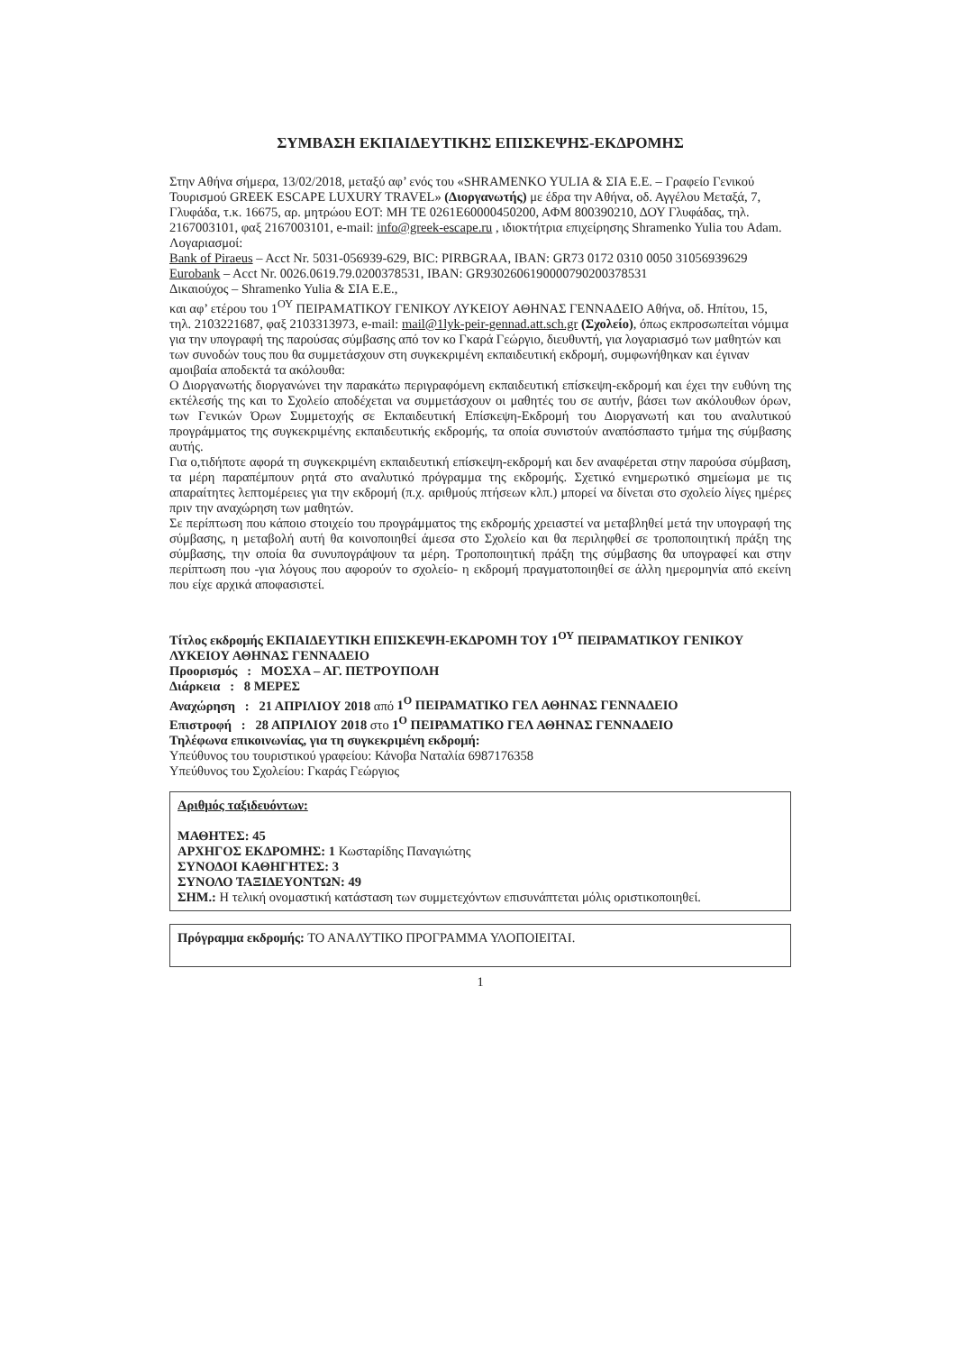ΣΥΜΒΑΣΗ ΕΚΠΑΙΔΕΥΤΙΚΗΣ ΕΠΙΣΚΕΨΗΣ-ΕΚΔΡΟΜΗΣ
Στην Αθήνα σήμερα, 13/02/2018, μεταξύ αφ’ ενός του «SHRAMENKO YULIA & ΣΙΑ Ε.Ε. – Γραφείο Γενικού Τουρισμού GREEK ESCAPE LUXURY TRAVEL» (Διοργανωτής) με έδρα την Αθήνα, οδ. Αγγέλου Μεταξά, 7, Γλυφάδα, τ.κ. 16675, αρ. μητρώου ΕΟΤ: ΜΗ ΤΕ 0261Ε60000450200, ΑΦΜ 800390210, ΔΟΥ Γλυφάδας, τηλ. 2167003101, φαξ 2167003101, e-mail: info@greek-escape.ru , ιδιοκτήτρια επιχείρησης Shramenko Yulia του Adam.
Λογαριασμοί:
Bank of Piraeus – Acct Nr. 5031-056939-629, BIC: PIRBGRAA, IBAN: GR73 0172 0310 0050 31056939629
Eurobank – Acct Nr. 0026.0619.79.0200378531, IBAN: GR9302606190000790200378531
Δικαιούχος – Shramenko Yulia & ΣΙΑ Ε.Ε.,
και αφ’ ετέρου του 1<sup>ΟΥ</sup> ΠΕΙΡΑΜΑΤΙΚΟΥ ΓΕΝΙΚΟΥ ΛΥΚΕΙΟΥ ΑΘΗΝΑΣ ΓΕΝΝΑΔΕΙΟ Αθήνα, οδ. Ηπίτου, 15, τηλ. 2103221687, φαξ 2103313973, e-mail: mail@1lyk-peir-gennad.att.sch.gr (Σχολείο), όπως εκπροσωπείται νόμιμα για την υπογραφή της παρούσας σύμβασης από τον κο Γκαρά Γεώργιο, διευθυντή, για λογαριασμό των μαθητών και των συνοδών τους που θα συμμετάσχουν στη συγκεκριμένη εκπαιδευτική εκδρομή, συμφωνήθηκαν και έγιναν αμοιβαία αποδεκτά τα ακόλουθα:
Ο Διοργανωτής διοργανώνει την παρακάτω περιγραφόμενη εκπαιδευτική επίσκεψη-εκδρομή και έχει την ευθύνη της εκτέλεσής της και το Σχολείο αποδέχεται να συμμετάσχουν οι μαθητές του σε αυτήν, βάσει των ακόλουθων όρων, των Γενικών Όρων Συμμετοχής σε Εκπαιδευτική Επίσκεψη-Εκδρομή του Διοργανωτή και του αναλυτικού προγράμματος της συγκεκριμένης εκπαιδευτικής εκδρομής, τα οποία συνιστούν αναπόσπαστο τμήμα της σύμβασης αυτής.
Για ο,τιδήποτε αφορά τη συγκεκριμένη εκπαιδευτική επίσκεψη-εκδρομή και δεν αναφέρεται στην παρούσα σύμβαση, τα μέρη παραπέμπουν ρητά στο αναλυτικό πρόγραμμα της εκδρομής. Σχετικό ενημερωτικό σημείωμα με τις απαραίτητες λεπτομέρειες για την εκδρομή (π.χ. αριθμούς πτήσεων κλπ.) μπορεί να δίνεται στο σχολείο λίγες ημέρες πριν την αναχώρηση των μαθητών.
Σε περίπτωση που κάποιο στοιχείο του προγράμματος της εκδρομής χρειαστεί να μεταβληθεί μετά την υπογραφή της σύμβασης, η μεταβολή αυτή θα κοινοποιηθεί άμεσα στο Σχολείο και θα περιληφθεί σε τροποποιητική πράξη της σύμβασης, την οποία θα συνυπογράψουν τα μέρη. Τροποποιητική πράξη της σύμβασης θα υπογραφεί και στην περίπτωση που -για λόγους που αφορούν το σχολείο- η εκδρομή πραγματοποιηθεί σε άλλη ημερομηνία από εκείνη που είχε αρχικά αποφασιστεί.
Τίτλος εκδρομής ΕΚΠΑΙΔΕΥΤΙΚΗ ΕΠΙΣΚΕΨΗ-ΕΚΔΡΟΜΗ ΤΟΥ 1<sup>ΟΥ</sup> ΠΕΙΡΑΜΑΤΙΚΟΥ ΓΕΝΙΚΟΥ ΛΥΚΕΙΟΥ ΑΘΗΝΑΣ ΓΕΝΝΑΔΕΙΟ
Προορισμός : ΜΟΣΧΑ – ΑΓ. ΠΕΤΡΟΥΠΟΛΗ
Διάρκεια : 8 ΜΕΡΕΣ
Αναχώρηση : 21 ΑΠΡΙΛΙΟΥ 2018 από 1<sup>Ο</sup> ΠΕΙΡΑΜΑΤΙΚΟ ΓΕΛ ΑΘΗΝΑΣ ΓΕΝΝΑΔΕΙΟ
Επιστροφή : 28 ΑΠΡΙΛΙΟΥ 2018 στο 1<sup>Ο</sup> ΠΕΙΡΑΜΑΤΙΚΟ ΓΕΛ ΑΘΗΝΑΣ ΓΕΝΝΑΔΕΙΟ
Τηλέφωνα επικοινωνίας, για τη συγκεκριμένη εκδρομή:
Υπεύθυνος του τουριστικού γραφείου: Κάνοβα Ναταλία 6987176358
Υπεύθυνος του Σχολείου: Γκαράς Γεώργιος
Αριθμός ταξιδευόντων:
ΜΑΘΗΤΕΣ: 45
ΑΡΧΗΓΟΣ ΕΚΔΡΟΜΗΣ: 1 Κωσταρίδης Παναγιώτης
ΣΥΝΟΔΟΙ ΚΑΘΗΓΗΤΕΣ: 3
ΣΥΝΟΛΟ ΤΑΞΙΔΕΥΟΝΤΩΝ: 49
ΣΗΜ.: Η τελική ονομαστική κατάσταση των συμμετεχόντων επισυνάπτεται μόλις οριστικοποιηθεί.
Πρόγραμμα εκδρομής: ΤΟ ΑΝΑΛΥΤΙΚΟ ΠΡΟΓΡΑΜΜΑ ΥΛΟΠΟΙΕΙΤΑΙ.
1